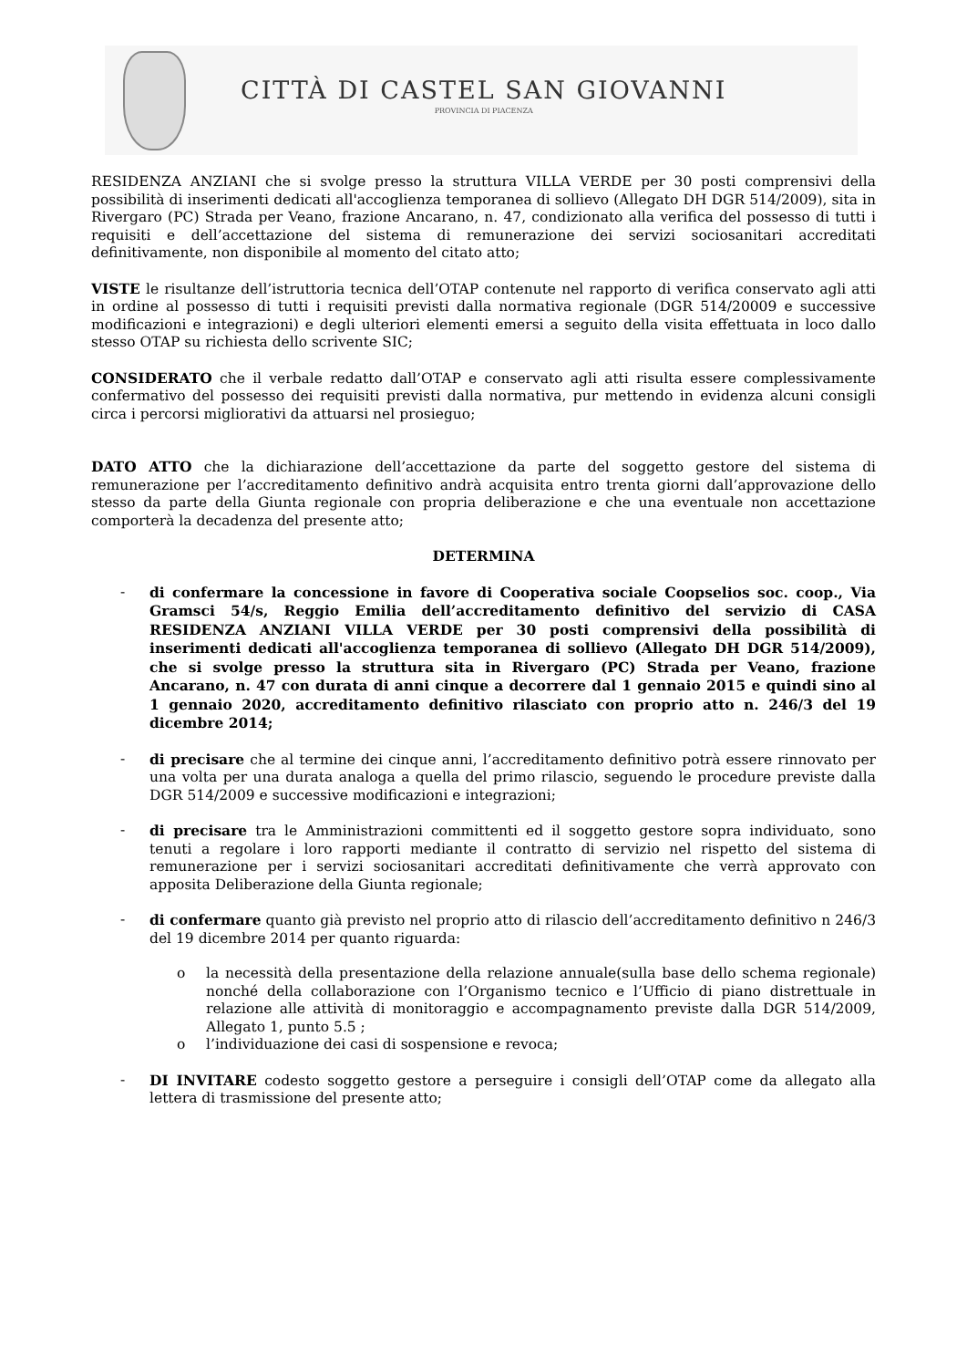CITTÀ DI CASTEL SAN GIOVANNI
PROVINCIA DI PIACENZA
RESIDENZA ANZIANI che si svolge presso la struttura VILLA VERDE per 30 posti comprensivi della possibilità di inserimenti dedicati all'accoglienza temporanea di sollievo (Allegato DH DGR 514/2009), sita in Rivergaro (PC) Strada per Veano, frazione Ancarano, n. 47, condizionato alla verifica del possesso di tutti i requisiti e dell’accettazione del sistema di remunerazione dei servizi sociosanitari accreditati definitivamente, non disponibile al momento del citato atto;
VISTE le risultanze dell’istruttoria tecnica dell’OTAP contenute nel rapporto di verifica conservato agli atti in ordine al possesso di tutti i requisiti previsti dalla normativa regionale (DGR 514/20009 e successive modificazioni e integrazioni) e degli ulteriori elementi emersi a seguito della visita effettuata in loco dallo stesso OTAP su richiesta dello scrivente SIC;
CONSIDERATO che il verbale redatto dall’OTAP e conservato agli atti risulta essere complessivamente confermativo del possesso dei requisiti previsti dalla normativa, pur mettendo in evidenza alcuni consigli circa i percorsi migliorativi da attuarsi nel prosieguo;
DATO ATTO che la dichiarazione dell’accettazione da parte del soggetto gestore del sistema di remunerazione per l’accreditamento definitivo andrà acquisita entro trenta giorni dall’approvazione dello stesso da parte della Giunta regionale con propria deliberazione e che una eventuale non accettazione comporterà la decadenza del presente atto;
DETERMINA
- di confermare la concessione in favore di Cooperativa sociale Coopselios soc. coop., Via Gramsci 54/s, Reggio Emilia dell’accreditamento definitivo del servizio di CASA RESIDENZA ANZIANI VILLA VERDE per 30 posti comprensivi della possibilità di inserimenti dedicati all'accoglienza temporanea di sollievo (Allegato DH DGR 514/2009), che si svolge presso la struttura sita in Rivergaro (PC) Strada per Veano, frazione Ancarano, n. 47 con durata di anni cinque a decorrere dal 1 gennaio 2015 e quindi sino al 1 gennaio 2020, accreditamento definitivo rilasciato con proprio atto n. 246/3 del 19 dicembre 2014;
- di precisare che al termine dei cinque anni, l’accreditamento definitivo potrà essere rinnovato per una volta per una durata analoga a quella del primo rilascio, seguendo le procedure previste dalla DGR 514/2009 e successive modificazioni e integrazioni;
- di precisare tra le Amministrazioni committenti ed il soggetto gestore sopra individuato, sono tenuti a regolare i loro rapporti mediante il contratto di servizio nel rispetto del sistema di remunerazione per i servizi sociosanitari accreditati definitivamente che verrà approvato con apposita Deliberazione della Giunta regionale;
- di confermare quanto già previsto nel proprio atto di rilascio dell’accreditamento definitivo n 246/3 del 19 dicembre 2014 per quanto riguarda:
o la necessità della presentazione della relazione annuale(sulla base dello schema regionale) nonché della collaborazione con l’Organismo tecnico e l’Ufficio di piano distrettuale in relazione alle attività di monitoraggio e accompagnamento previste dalla DGR 514/2009, Allegato 1, punto 5.5 ;
o l’individuazione dei casi di sospensione e revoca;
- DI INVITARE codesto soggetto gestore a perseguire i consigli dell’OTAP come da allegato alla lettera di trasmissione del presente atto;